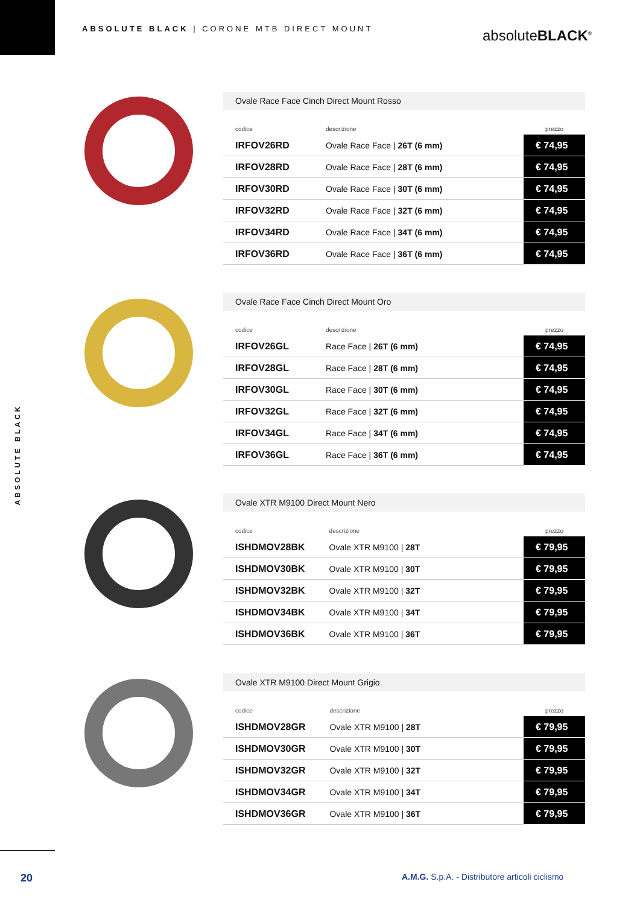ABSOLUTE BLACK | CORONE MTB DIRECT MOUNT
absoluteBLACK<sup>®</sup>
ABSOLUTE BLACK
Ovale Race Face Cinch Direct Mount Rosso
| codice | descrizione | prezzo |
| --- | --- | --- |
| IRFOV26RD | Ovale Race Face / 26T (6 mm) | € 74,95 |
| IRFOV28RD | Ovale Race Face / 28T (6 mm) | € 74,95 |
| IRFOV30RD | Ovale Race Face / 30T (6 mm) | € 74,95 |
| IRFOV32RD | Ovale Race Face / 32T (6 mm) | € 74,95 |
| IRFOV34RD | Ovale Race Face / 34T (6 mm) | € 74,95 |
| IRFOV36RD | Ovale Race Face / 36T (6 mm) | € 74,95 |
Ovale Race Face Cinch Direct Mount Oro
| codice | descrizione | prezzo |
| --- | --- | --- |
| IRFOV26GL | Race Face / 26T (6 mm) | € 74,95 |
| IRFOV28GL | Race Face / 28T (6 mm) | € 74,95 |
| IRFOV30GL | Race Face / 30T (6 mm) | € 74,95 |
| IRFOV32GL | Race Face / 32T (6 mm) | € 74,95 |
| IRFOV34GL | Race Face / 34T (6 mm) | € 74,95 |
| IRFOV36GL | Race Face / 36T (6 mm) | € 74,95 |
Ovale XTR M9100 Direct Mount Nero
| codice | descrizione | prezzo |
| --- | --- | --- |
| ISHDMOV28BK | Ovale XTR M9100 / 28T | € 79,95 |
| ISHDMOV30BK | Ovale XTR M9100 / 30T | € 79,95 |
| ISHDMOV32BK | Ovale XTR M9100 / 32T | € 79,95 |
| ISHDMOV34BK | Ovale XTR M9100 / 34T | € 79,95 |
| ISHDMOV36BK | Ovale XTR M9100 / 36T | € 79,95 |
Ovale XTR M9100 Direct Mount Grigio
| codice | descrizione | prezzo |
| --- | --- | --- |
| ISHDMOV28GR | Ovale XTR M9100 / 28T | € 79,95 |
| ISHDMOV30GR | Ovale XTR M9100 / 30T | € 79,95 |
| ISHDMOV32GR | Ovale XTR M9100 / 32T | € 79,95 |
| ISHDMOV34GR | Ovale XTR M9100 / 34T | € 79,95 |
| ISHDMOV36GR | Ovale XTR M9100 / 36T | € 79,95 |
20
A.M.G. S.p.A. - Distributore articoli ciclismo